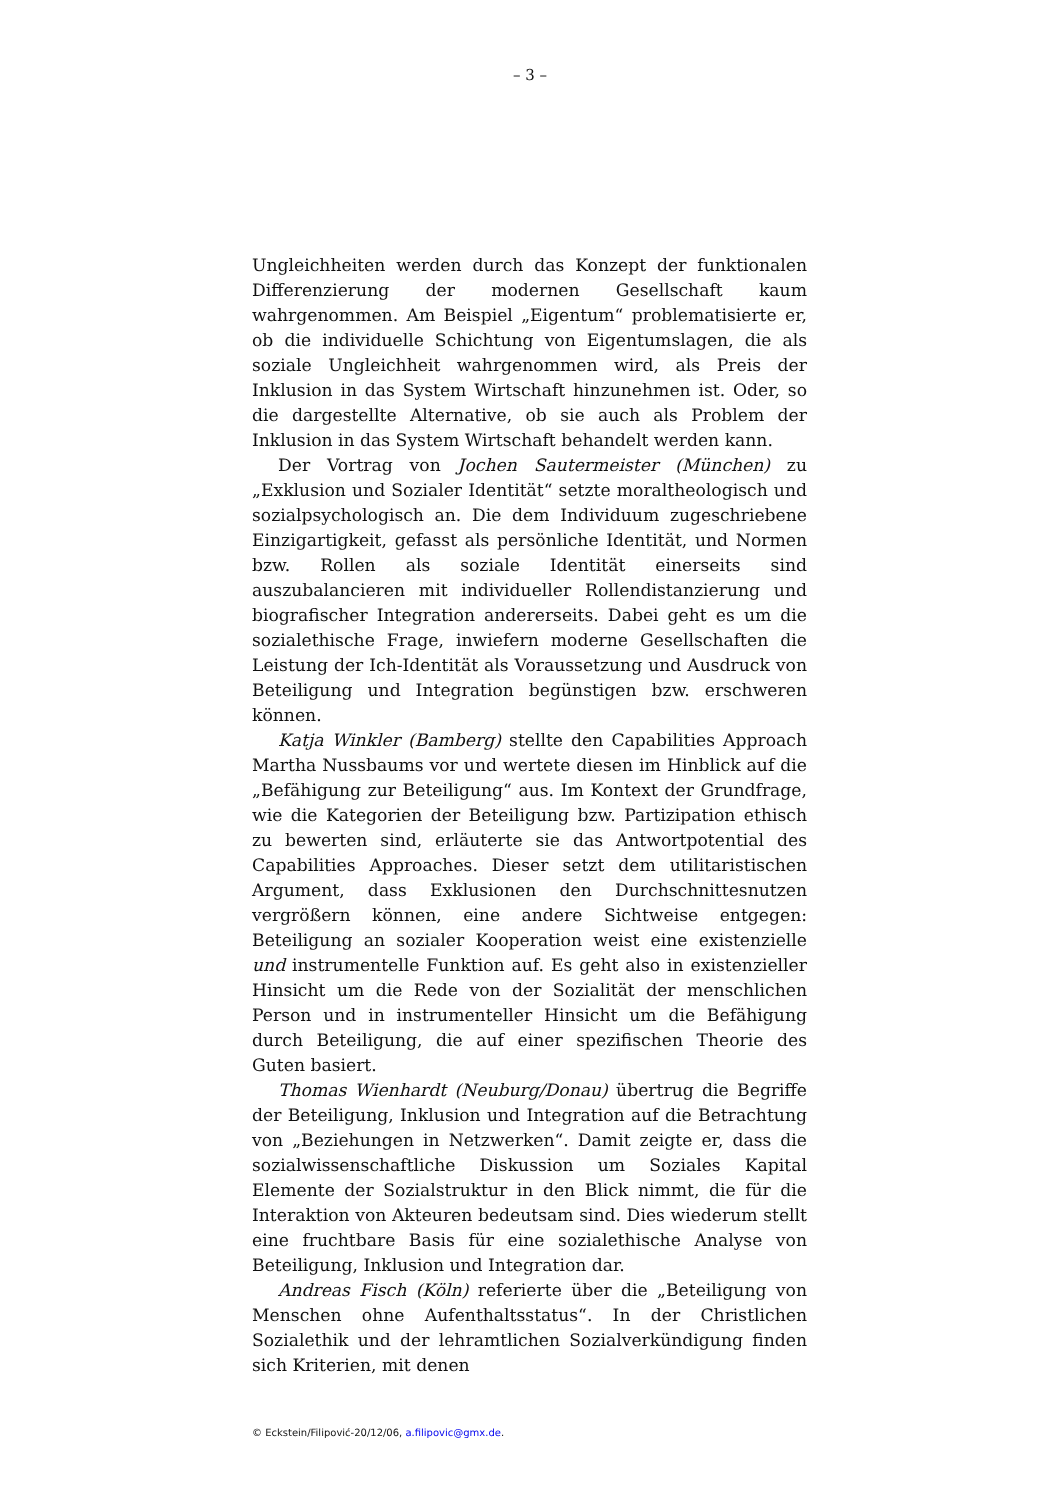– 3 –
Ungleichheiten werden durch das Konzept der funktionalen Differenzierung der modernen Gesellschaft kaum wahrgenommen. Am Beispiel „Eigentum“ problematisierte er, ob die individuelle Schichtung von Eigentumslagen, die als soziale Ungleichheit wahrgenommen wird, als Preis der Inklusion in das System Wirtschaft hinzunehmen ist. Oder, so die dargestellte Alternative, ob sie auch als Problem der Inklusion in das System Wirtschaft behandelt werden kann.
Der Vortrag von Jochen Sautermeister (München) zu „Exklusion und Sozialer Identität“ setzte moraltheologisch und sozialpsychologisch an. Die dem Individuum zugeschriebene Einzigartigkeit, gefasst als persönliche Identität, und Normen bzw. Rollen als soziale Identität einerseits sind auszubalancieren mit individueller Rollendistanzierung und biografischer Integration andererseits. Dabei geht es um die sozialethische Frage, inwiefern moderne Gesellschaften die Leistung der Ich-Identität als Voraussetzung und Ausdruck von Beteiligung und Integration begünstigen bzw. erschweren können.
Katja Winkler (Bamberg) stellte den Capabilities Approach Martha Nussbaums vor und wertete diesen im Hinblick auf die „Befähigung zur Beteiligung“ aus. Im Kontext der Grundfrage, wie die Kategorien der Beteiligung bzw. Partizipation ethisch zu bewerten sind, erläuterte sie das Antwortpotential des Capabilities Approaches. Dieser setzt dem utilitaristischen Argument, dass Exklusionen den Durchschnittesnutzen vergrößern können, eine andere Sichtweise entgegen: Beteiligung an sozialer Kooperation weist eine existenzielle und instrumentelle Funktion auf. Es geht also in existenzieller Hinsicht um die Rede von der Sozialität der menschlichen Person und in instrumenteller Hinsicht um die Befähigung durch Beteiligung, die auf einer spezifischen Theorie des Guten basiert.
Thomas Wienhardt (Neuburg/Donau) übertrug die Begriffe der Beteiligung, Inklusion und Integration auf die Betrachtung von „Beziehungen in Netzwerken“. Damit zeigte er, dass die sozialwissenschaftliche Diskussion um Soziales Kapital Elemente der Sozialstruktur in den Blick nimmt, die für die Interaktion von Akteuren bedeutsam sind. Dies wiederum stellt eine fruchtbare Basis für eine sozialethische Analyse von Beteiligung, Inklusion und Integration dar.
Andreas Fisch (Köln) referierte über die „Beteiligung von Menschen ohne Aufenthaltsstatus“. In der Christlichen Sozialethik und der lehramtlichen Sozialverkündigung finden sich Kriterien, mit denen
© Eckstein/Filipović-20/12/06, a.filipovic@gmx.de.